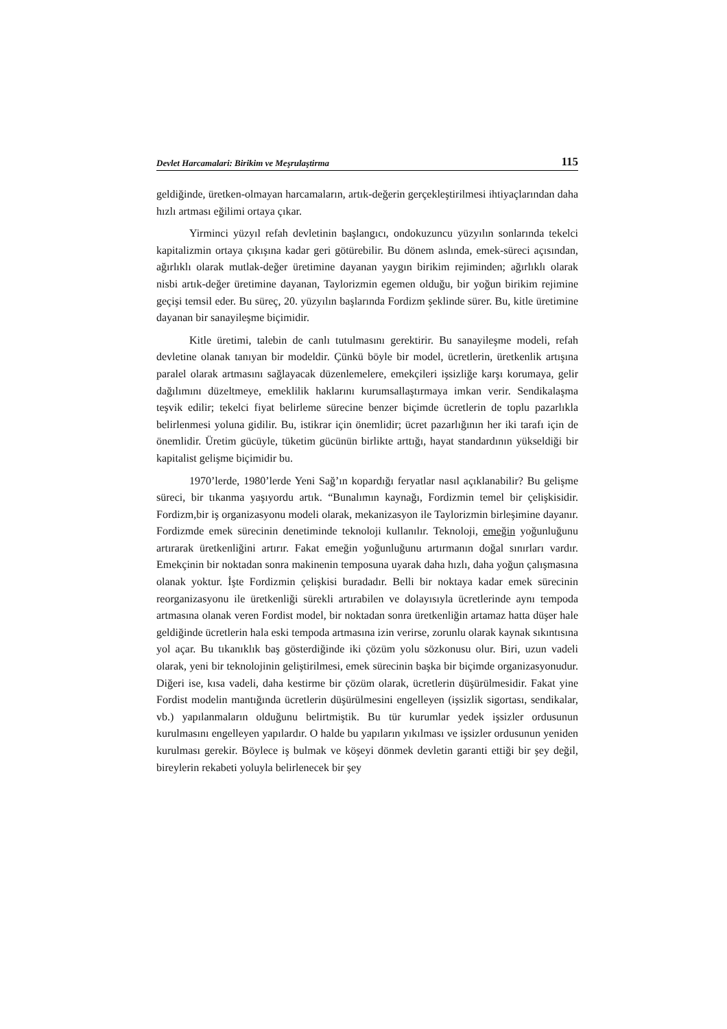Devlet Harcamalari: Birikim ve Meşrulaştirma 115
geldiğinde, üretken-olmayan harcamaların, artık-değerin gerçekleştirilmesi ihtiyaçlarından daha hızlı artması eğilimi ortaya çıkar.
Yirminci yüzyıl refah devletinin başlangıcı, ondokuzuncu yüzyılın sonlarında tekelci kapitalizmin ortaya çıkışına kadar geri götürebilir. Bu dönem aslında, emek-süreci açısından, ağırlıklı olarak mutlak-değer üretimine dayanan yaygın birikim rejiminden; ağırlıklı olarak nisbi artık-değer üretimine dayanan, Taylorizmin egemen olduğu, bir yoğun birikim rejimine geçişi temsil eder. Bu süreç, 20. yüzyılın başlarında Fordizm şeklinde sürer. Bu, kitle üretimine dayanan bir sanayileşme biçimidir.
Kitle üretimi, talebin de canlı tutulmasını gerektirir. Bu sanayileşme modeli, refah devletine olanak tanıyan bir modeldir. Çünkü böyle bir model, ücretlerin, üretkenlik artışına paralel olarak artmasını sağlayacak düzenlemelere, emekçileri işsizliğe karşı korumaya, gelir dağılımını düzeltmeye, emeklilik haklarını kurumsallaştırmaya imkan verir. Sendikalaşma teşvik edilir; tekelci fiyat belirleme sürecine benzer biçimde ücretlerin de toplu pazarlıkla belirlenmesi yoluna gidilir. Bu, istikrar için önemlidir; ücret pazarlığının her iki tarafı için de önemlidir. Üretim gücüyle, tüketim gücünün birlikte arttığı, hayat standardının yükseldiği bir kapitalist gelişme biçimidir bu.
1970’lerde, 1980’lerde Yeni Sağ’ın kopardığı feryatlar nasıl açıklanabilir? Bu gelişme süreci, bir tıkanma yaşıyordu artık. “Bunalımın kaynağı, Fordizmin temel bir çelişkisidir. Fordizm,bir iş organizasyonu modeli olarak, mekanizasyon ile Taylorizmin birleşimine dayanır. Fordizmde emek sürecinin denetiminde teknoloji kullanılır. Teknoloji, emeğin yoğunluğunu artırarak üretkenliğini artırır. Fakat emeğin yoğunluğunu artırmanın doğal sınırları vardır. Emekçinin bir noktadan sonra makinenin temposuna uyarak daha hızlı, daha yoğun çalışmasına olanak yoktur. İşte Fordizmin çelişkisi buradadır. Belli bir noktaya kadar emek sürecinin reorganizasyonu ile üretkenliği sürekli artırabilen ve dolayısıyla ücretlerinde aynı tempoda artmasına olanak veren Fordist model, bir noktadan sonra üretkenliğin artamaz hatta düşer hale geldiğinde ücretlerin hala eski tempoda artmasına izin verirse, zorunlu olarak kaynak sıkıntısına yol açar. Bu tıkanıklık baş gösterdiğinde iki çözüm yolu sözkonusu olur. Biri, uzun vadeli olarak, yeni bir teknolojinin geliştirilmesi, emek sürecinin başka bir biçimde organizasyonudur. Diğeri ise, kısa vadeli, daha kestirme bir çözüm olarak, ücretlerin düşürülmesidir. Fakat yine Fordist modelin mantığında ücretlerin düşürülmesini engelleyen (işsizlik sigortası, sendikalar, vb.) yapılanmaların olduğunu belirtmiştik. Bu tür kurumlar yedek işsizler ordusunun kurulmasını engelleyen yapılardır. O halde bu yapıların yıkılması ve işsizler ordusunun yeniden kurulması gerekir. Böylece iş bulmak ve köşeyi dönmek devletin garanti ettiği bir şey değil, bireylerin rekabeti yoluyla belirlenecek bir şey